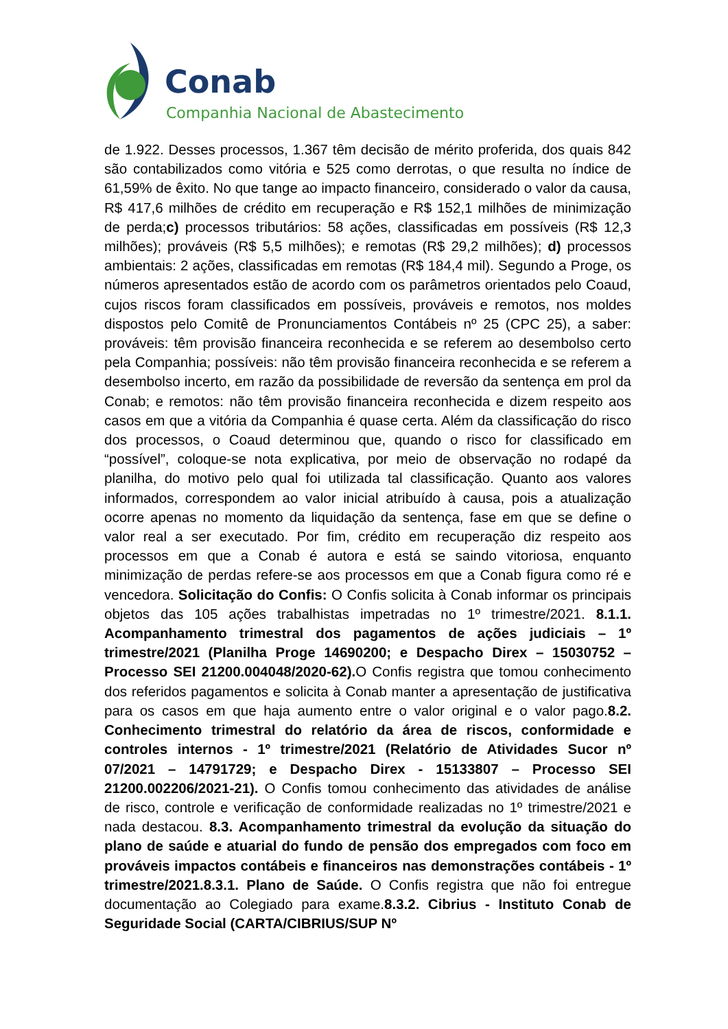Conab
Companhia Nacional de Abastecimento
de 1.922. Desses processos, 1.367 têm decisão de mérito proferida, dos quais 842 são contabilizados como vitória e 525 como derrotas, o que resulta no índice de 61,59% de êxito. No que tange ao impacto financeiro, considerado o valor da causa, R$ 417,6 milhões de crédito em recuperação e R$ 152,1 milhões de minimização de perda;c) processos tributários: 58 ações, classificadas em possíveis (R$ 12,3 milhões); prováveis (R$ 5,5 milhões); e remotas (R$ 29,2 milhões); d) processos ambientais: 2 ações, classificadas em remotas (R$ 184,4 mil). Segundo a Proge, os números apresentados estão de acordo com os parâmetros orientados pelo Coaud, cujos riscos foram classificados em possíveis, prováveis e remotos, nos moldes dispostos pelo Comitê de Pronunciamentos Contábeis nº 25 (CPC 25), a saber: prováveis: têm provisão financeira reconhecida e se referem ao desembolso certo pela Companhia; possíveis: não têm provisão financeira reconhecida e se referem a desembolso incerto, em razão da possibilidade de reversão da sentença em prol da Conab; e remotos: não têm provisão financeira reconhecida e dizem respeito aos casos em que a vitória da Companhia é quase certa. Além da classificação do risco dos processos, o Coaud determinou que, quando o risco for classificado em “possível”, coloque-se nota explicativa, por meio de observação no rodapé da planilha, do motivo pelo qual foi utilizada tal classificação. Quanto aos valores informados, correspondem ao valor inicial atribuído à causa, pois a atualização ocorre apenas no momento da liquidação da sentença, fase em que se define o valor real a ser executado. Por fim, crédito em recuperação diz respeito aos processos em que a Conab é autora e está se saindo vitoriosa, enquanto minimização de perdas refere-se aos processos em que a Conab figura como ré e vencedora. Solicitação do Confis: O Confis solicita à Conab informar os principais objetos das 105 ações trabalhistas impetradas no 1º trimestre/2021. 8.1.1. Acompanhamento trimestral dos pagamentos de ações judiciais – 1º trimestre/2021 (Planilha Proge 14690200; e Despacho Direx – 15030752 – Processo SEI 21200.004048/2020-62). O Confis registra que tomou conhecimento dos referidos pagamentos e solicita à Conab manter a apresentação de justificativa para os casos em que haja aumento entre o valor original e o valor pago.8.2. Conhecimento trimestral do relatório da área de riscos, conformidade e controles internos - 1º trimestre/2021 (Relatório de Atividades Sucor nº 07/2021 – 14791729; e Despacho Direx - 15133807 – Processo SEI 21200.002206/2021-21). O Confis tomou conhecimento das atividades de análise de risco, controle e verificação de conformidade realizadas no 1º trimestre/2021 e nada destacou. 8.3. Acompanhamento trimestral da evolução da situação do plano de saúde e atuarial do fundo de pensão dos empregados com foco em prováveis impactos contábeis e financeiros nas demonstrações contábeis - 1º trimestre/2021.8.3.1. Plano de Saúde. O Confis registra que não foi entregue documentação ao Colegiado para exame.8.3.2. Cibrius - Instituto Conab de Seguridade Social (CARTA/CIBRIUS/SUP Nº